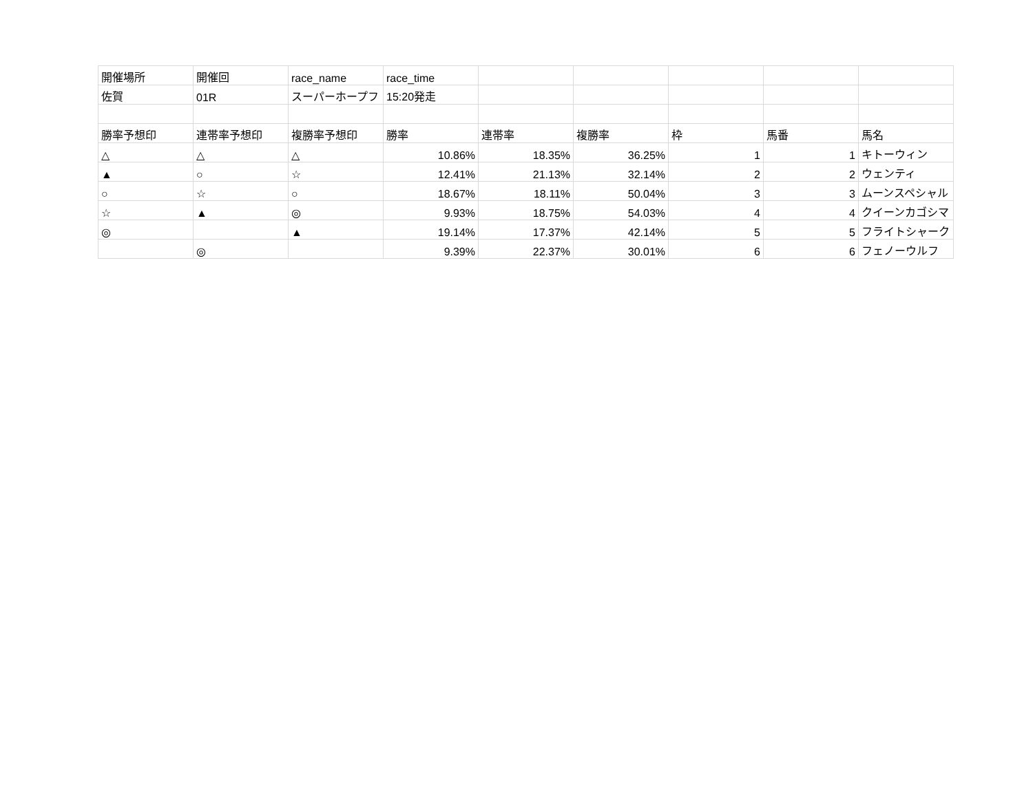| 開催場所 | 開催回 | race_name | race_time | | | | | |
| 佐賀 | 01R | スーパーホープフ | 15:20発走 | | | | | |
| 勝率予想印 | 連帯率予想印 | 複勝率予想印 | 勝率 | 連帯率 | 複勝率 | 枠 | 馬番 | 馬名 |
| △ | △ | △ | 10.86% | 18.35% | 36.25% | 1 | 1 | キトーウィン |
| ▲ | ○ | ☆ | 12.41% | 21.13% | 32.14% | 2 | 2 | ウェンティ |
| ○ | ☆ | ○ | 18.67% | 18.11% | 50.04% | 3 | 3 | ムーンスペシャル |
| ☆ | ▲ | ◎ | 9.93% | 18.75% | 54.03% | 4 | 4 | クイーンカゴシマ |
| ◎ | | ▲ | 19.14% | 17.37% | 42.14% | 5 | 5 | フライトシャーク |
| | ◎ | | 9.39% | 22.37% | 30.01% | 6 | 6 | フェノーウルフ |